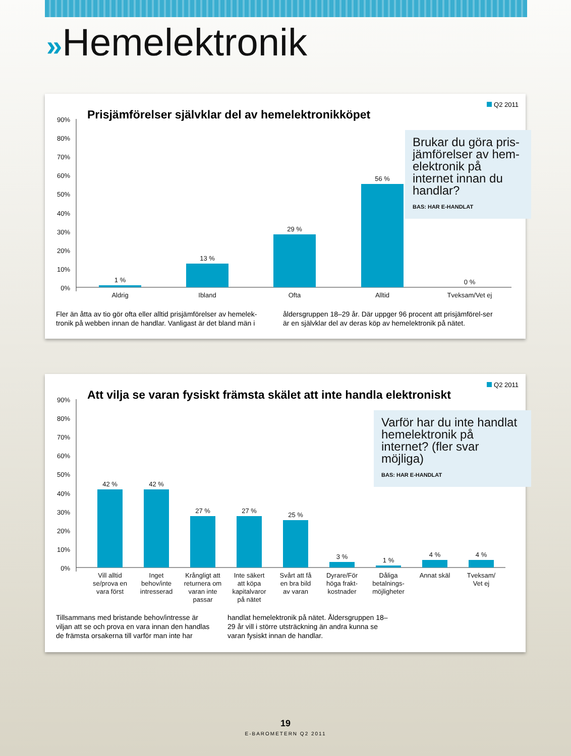»Hemelektronik
Q2 2011
Prisjämförelser självklar del av hemelektronikköpet
Brukar du göra pris-jämförelser av hem-elektronik på internet innan du handlar?
BAS: HAR E-HANDLAT
90%
80%
70%
60%
50%
40%
30%
20%
10%
0%
1 %
13 %
29 %
56 %
0 %
Aldrig
Ibland
Ofta
Alltid
Tveksam/Vet ej
Fler än åtta av tio gör ofta eller alltid prisjämförelser av hemelek-tronik på webben innan de handlar. Vanligast är det bland män i
åldersgruppen 18–29 år. Där uppger 96 procent att prisjämförel-ser är en självklar del av deras köp av hemelektronik på nätet.
Q2 2011
Att vilja se varan fysiskt främsta skälet att inte handla elektroniskt
Varför har du inte handlat hemelektronik på internet? (fler svar möjliga)
BAS: HAR E-HANDLAT
90%
80%
70%
60%
50%
40%
30%
20%
10%
0%
42 %
42 %
27 %
27 %
25 %
3 %
1 %
4 %
4 %
Vill alltid
se/prova en
vara först
Inget
behov/inte
intresserad
Krångligt att
returnera om
varan inte
passar
Inte säkert
att köpa
kapitalvaror
på nätet
Svårt att få
en bra bild
av varan
Dyrare/För
höga frakt-
kostnader
Dåliga
betalnings-
möjligheter
Annat skäl
Tveksam/
Vet ej
Tillsammans med bristande behov/intresse är viljan att se och prova en vara innan den handlas de främsta orsakerna till varför man inte har
handlat hemelektronik på nätet. Åldersgruppen 18–29 år vill i större utsträckning än andra kunna se varan fysiskt innan de handlar.
19
E-BAROMETERN Q2 2011